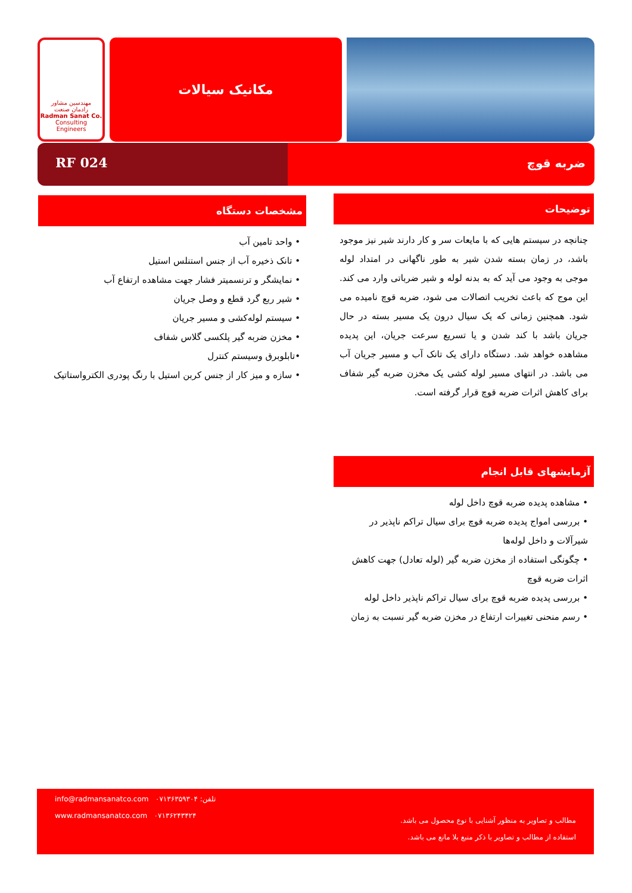مهندسین مشاور
رادمان صنعت
Radman Sanat Co.
Consulting Engineers
مکانیک سیالات
RF 024 ضربه قوچ
توضیحات
چنانچه در سیستم هایی که با مایعات سر و کار دارند شیر نیز موجود باشد، در زمان بسته شدن شیر به طور ناگهانی در امتداد لوله موجی به وجود می آید که به بدنه لوله و شیر ضرباتی وارد می کند. این موج که باعث تخریب اتصالات می شود، ضربه قوچ نامیده می شود. همچنین زمانی که یک سیال درون یک مسیر بسته در حال جریان باشد با کند شدن و یا تسریع سرعت جریان، این پدیده مشاهده خواهد شد. دستگاه دارای یک تانک آب و مسیر جریان آب می باشد. در انتهای مسیر لوله کشی یک مخزن ضربه گیر شفاف برای کاهش اثرات ضربه قوچ قرار گرفته است.
مشخصات دستگاه
• واحد تامین آب
• تانک ذخیره آب از جنس استنلس استیل
• نمایشگر و ترنسمیتر فشار جهت مشاهده ارتفاع آب
• شیر ربع گرد قطع و وصل جریان
• سیستم لوله‌کشی و مسیر جریان
• مخزن ضربه گیر پلکسی گلاس شفاف
•تابلوبرق وسیستم کنترل
• سازه و میز کار از جنس کربن استیل با رنگ پودری الکترواستاتیک
آزمایشهای قابل انجام
• مشاهده پدیده ضربه قوچ داخل لوله
• بررسی امواج پدیده ضربه قوچ برای سیال تراکم ناپذیر در شیرآلات و داخل لوله‌ها
• چگونگی استفاده از مخزن ضربه گیر (لوله تعادل) جهت کاهش اثرات ضربه قوچ
• بررسی پدیده ضربه قوچ برای سیال تراکم ناپذیر داخل لوله
• رسم منحنی تغییرات ارتفاع در مخزن ضربه گیر نسبت به زمان
info@radmansanatco.com تلفن: ۰۷۱۳۶۳۵۹۳۰۴
www.radmansanatco.com ۰۷۱۳۶۲۴۳۴۲۴
مطالب و تصاویر به منظور آشنایی با نوع محصول می باشد.
استفاده از مطالب و تصاویر با ذکر منبع بلا مانع می باشد.